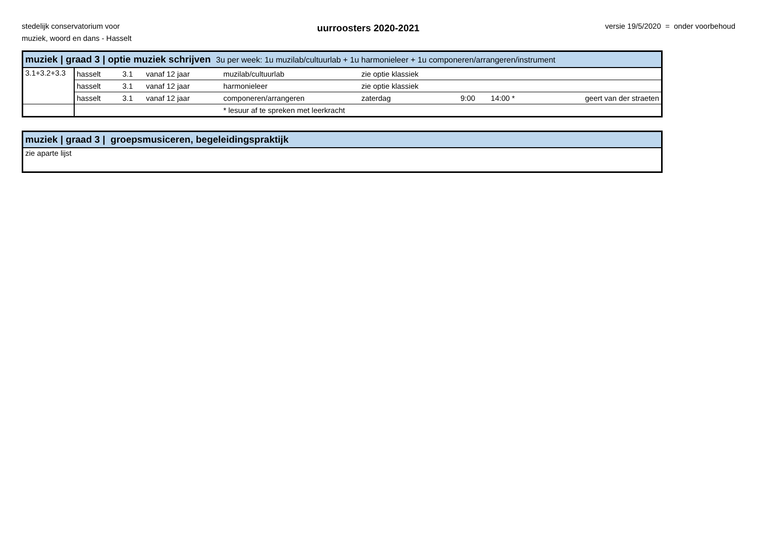stedelijk conservatorium voor
muziek, woord en dans - Hasselt
uurroosters 2020-2021
versie 19/5/2020 = onder voorbehoud
| muziek / graad 3 / optie muziek schrijven 3u per week: 1u muzilab/cultuurlab + 1u harmonieleer + 1u componeren/arrangeren/instrument | | | | | | | | |
| 3.1+3.2+3.3 | hasselt | 3.1 | vanaf 12 jaar | muzilab/cultuurlab | zie optie klassiek | | | |
| | hasselt | 3.1 | vanaf 12 jaar | harmonieleer | zie optie klassiek | | | |
| | hasselt | 3.1 | vanaf 12 jaar | componeren/arrangeren | zaterdag | 9:00 | 14:00 * | geert van der straeten |
| | | | | * lesuur af te spreken met leerkracht | | | | |
| muziek / graad 3 / groepsmusiceren, begeleidingspraktijk |
| zie aparte lijst |